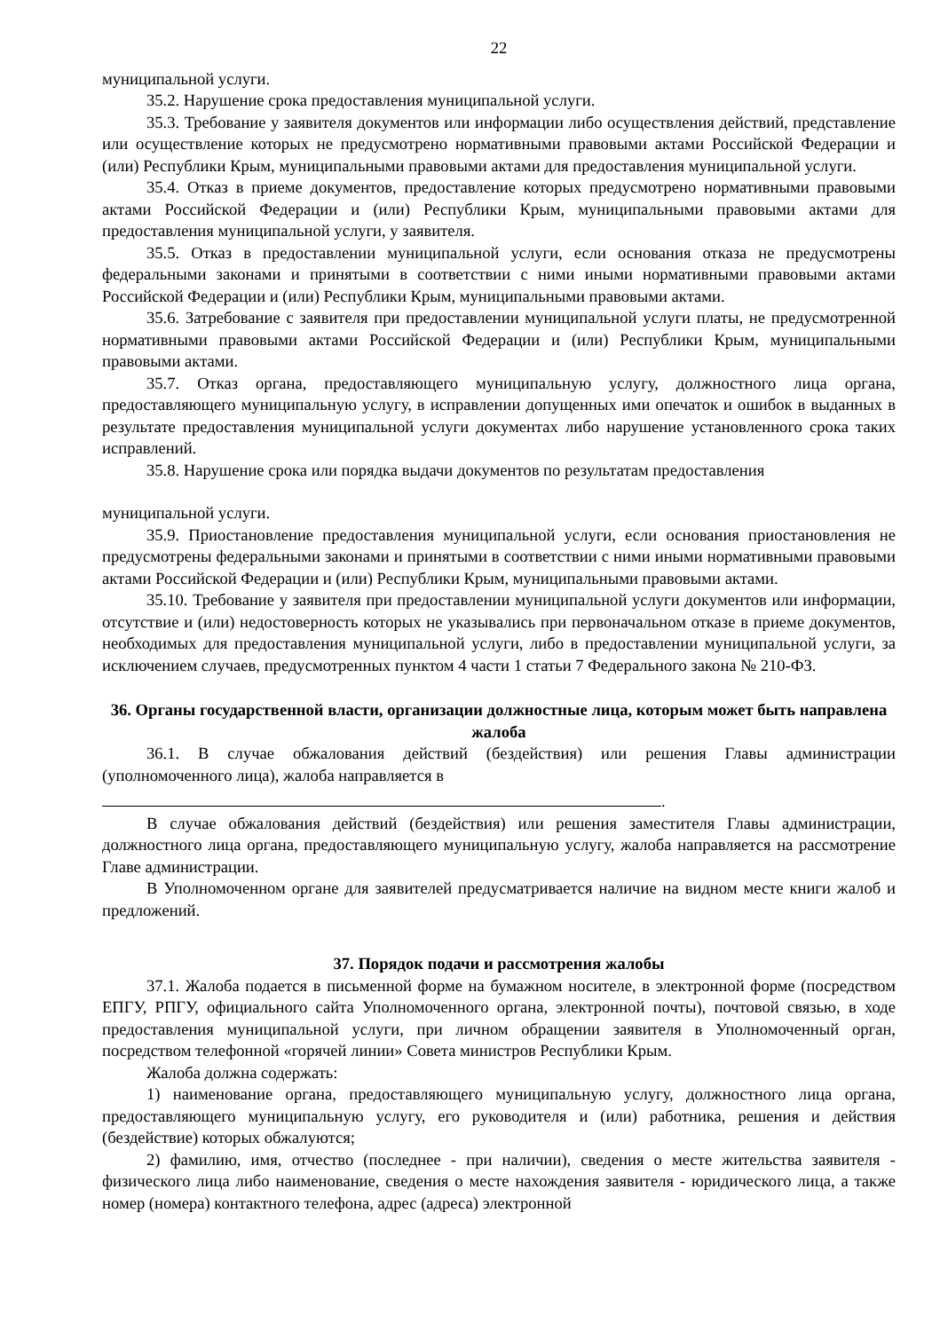22
муниципальной услуги.
35.2. Нарушение срока предоставления муниципальной услуги.
35.3. Требование у заявителя документов или информации либо осуществления действий, представление или осуществление которых не предусмотрено нормативными правовыми актами Российской Федерации и (или) Республики Крым, муниципальными правовыми актами для предоставления муниципальной услуги.
35.4. Отказ в приеме документов, предоставление которых предусмотрено нормативными правовыми актами Российской Федерации и (или) Республики Крым, муниципальными правовыми актами для предоставления муниципальной услуги, у заявителя.
35.5. Отказ в предоставлении муниципальной услуги, если основания отказа не предусмотрены федеральными законами и принятыми в соответствии с ними иными нормативными правовыми актами Российской Федерации и (или) Республики Крым, муниципальными правовыми актами.
35.6. Затребование с заявителя при предоставлении муниципальной услуги платы, не предусмотренной нормативными правовыми актами Российской Федерации и (или) Республики Крым, муниципальными правовыми актами.
35.7. Отказ органа, предоставляющего муниципальную услугу, должностного лица органа, предоставляющего муниципальную услугу, в исправлении допущенных ими опечаток и ошибок в выданных в результате предоставления муниципальной услуги документах либо нарушение установленного срока таких исправлений.
35.8. Нарушение срока или порядка выдачи документов по результатам предоставления
муниципальной услуги.
35.9. Приостановление предоставления муниципальной услуги, если основания приостановления не предусмотрены федеральными законами и принятыми в соответствии с ними иными нормативными правовыми актами Российской Федерации и (или) Республики Крым, муниципальными правовыми актами.
35.10. Требование у заявителя при предоставлении муниципальной услуги документов или информации, отсутствие и (или) недостоверность которых не указывались при первоначальном отказе в приеме документов, необходимых для предоставления муниципальной услуги, либо в предоставлении муниципальной услуги, за исключением случаев, предусмотренных пунктом 4 части 1 статьи 7 Федерального закона № 210-ФЗ.
36. Органы государственной власти, организации должностные лица, которым может быть направлена жалоба
36.1. В случае обжалования действий (бездействия) или решения Главы администрации (уполномоченного лица), жалоба направляется в
.
В случае обжалования действий (бездействия) или решения заместителя Главы администрации, должностного лица органа, предоставляющего муниципальную услугу, жалоба направляется на рассмотрение Главе администрации.
В Уполномоченном органе для заявителей предусматривается наличие на видном месте книги жалоб и предложений.
37. Порядок подачи и рассмотрения жалобы
37.1. Жалоба подается в письменной форме на бумажном носителе, в электронной форме (посредством ЕПГУ, РПГУ, официального сайта Уполномоченного органа, электронной почты), почтовой связью, в ходе предоставления муниципальной услуги, при личном обращении заявителя в Уполномоченный орган, посредством телефонной «горячей линии» Совета министров Республики Крым.
Жалоба должна содержать:
1) наименование органа, предоставляющего муниципальную услугу, должностного лица органа, предоставляющего муниципальную услугу, его руководителя и (или) работника, решения и действия (бездействие) которых обжалуются;
2) фамилию, имя, отчество (последнее - при наличии), сведения о месте жительства заявителя - физического лица либо наименование, сведения о месте нахождения заявителя - юридического лица, а также номер (номера) контактного телефона, адрес (адреса) электронной